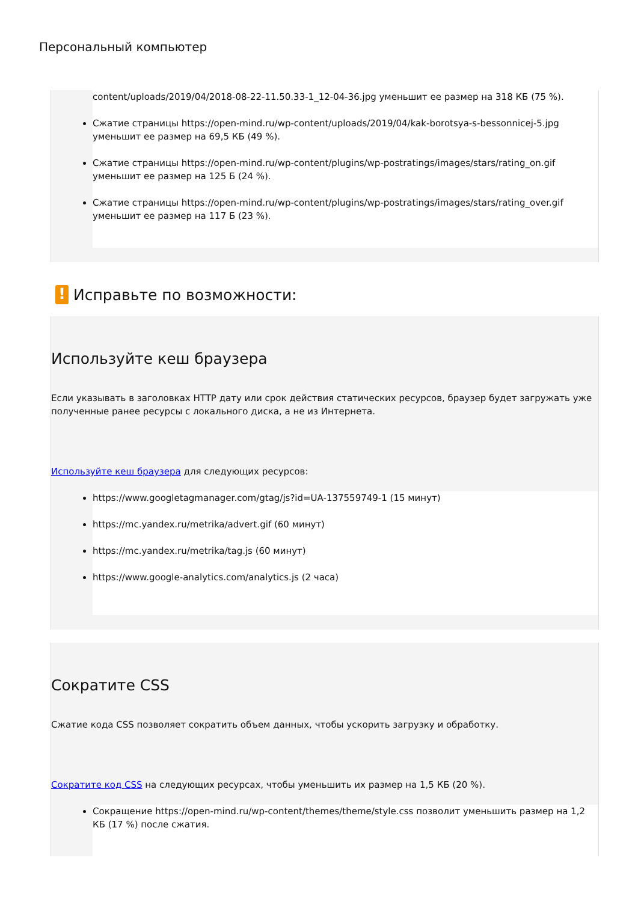Персональный компьютер
content/uploads/2019/04/2018-08-22-11.50.33-1_12-04-36.jpg уменьшит ее размер на 318 КБ (75 %).
Сжатие страницы https://open-mind.ru/wp-content/uploads/2019/04/kak-borotsya-s-bessonnicej-5.jpg уменьшит ее размер на 69,5 КБ (49 %).
Сжатие страницы https://open-mind.ru/wp-content/plugins/wp-postratings/images/stars/rating_on.gif уменьшит ее размер на 125 Б (24 %).
Сжатие страницы https://open-mind.ru/wp-content/plugins/wp-postratings/images/stars/rating_over.gif уменьшит ее размер на 117 Б (23 %).
! Исправьте по возможности:
Используйте кеш браузера
Если указывать в заголовках HTTP дату или срок действия статических ресурсов, браузер будет загружать уже полученные ранее ресурсы с локального диска, а не из Интернета.
Используйте кеш браузера для следующих ресурсов:
https://www.googletagmanager.com/gtag/js?id=UA-137559749-1 (15 минут)
https://mc.yandex.ru/metrika/advert.gif (60 минут)
https://mc.yandex.ru/metrika/tag.js (60 минут)
https://www.google-analytics.com/analytics.js (2 часа)
Сократите CSS
Сжатие кода CSS позволяет сократить объем данных, чтобы ускорить загрузку и обработку.
Сократите код CSS на следующих ресурсах, чтобы уменьшить их размер на 1,5 КБ (20 %).
Сокращение https://open-mind.ru/wp-content/themes/theme/style.css позволит уменьшить размер на 1,2 КБ (17 %) после сжатия.